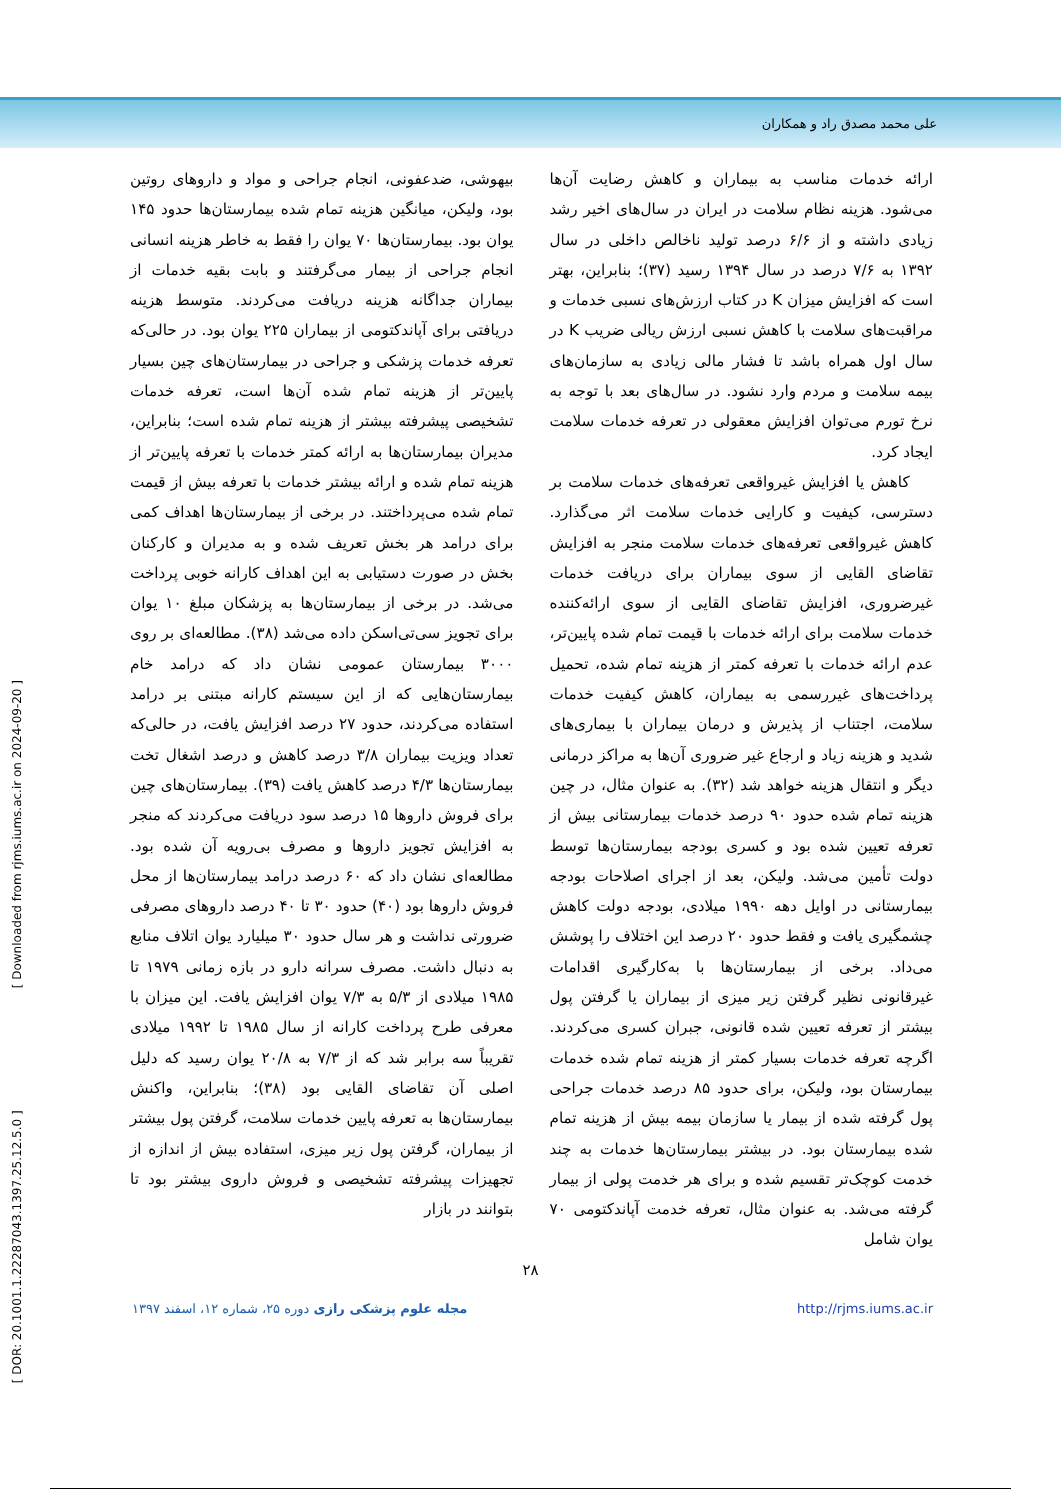علی محمد مصدق راد و همکاران
ارائه خدمات مناسب به بیماران و کاهش رضایت آن‌ها می‌شود. هزینه نظام سلامت در ایران در سال‌های اخیر رشد زیادی داشته و از ۶/۶ درصد تولید ناخالص داخلی در سال ۱۳۹۲ به ۷/۶ درصد در سال ۱۳۹۴ رسید (۳۷)؛ بنابراین، بهتر است که افزایش میزان K در کتاب ارزش‌های نسبی خدمات و مراقبت‌های سلامت با کاهش نسبی ارزش ریالی ضریب K در سال اول همراه باشد تا فشار مالی زیادی به سازمان‌های بیمه سلامت و مردم وارد نشود. در سال‌های بعد با توجه به نرخ تورم می‌توان افزایش معقولی در تعرفه خدمات سلامت ایجاد کرد.
کاهش یا افزایش غیرواقعی تعرفه‌های خدمات سلامت بر دسترسی، کیفیت و کارایی خدمات سلامت اثر می‌گذارد. کاهش غیرواقعی تعرفه‌های خدمات سلامت منجر به افزایش تقاضای القایی از سوی بیماران برای دریافت خدمات غیرضروری، افزایش تقاضای القایی از سوی ارائه‌کننده خدمات سلامت برای ارائه خدمات با قیمت تمام شده پایین‌تر، عدم ارائه خدمات با تعرفه کمتر از هزینه تمام شده، تحمیل پرداخت‌های غیررسمی به بیماران، کاهش کیفیت خدمات سلامت، اجتناب از پذیرش و درمان بیماران با بیماری‌های شدید و هزینه زیاد و ارجاع غیر ضروری آن‌ها به مراکز درمانی دیگر و انتقال هزینه خواهد شد (۳۲). به عنوان مثال، در چین هزینه تمام شده حدود ۹۰ درصد خدمات بیمارستانی بیش از تعرفه تعیین شده بود و کسری بودجه بیمارستان‌ها توسط دولت تأمین می‌شد. ولیکن، بعد از اجرای اصلاحات بودجه بیمارستانی در اوایل دهه ۱۹۹۰ میلادی، بودجه دولت کاهش چشمگیری یافت و فقط حدود ۲۰ درصد این اختلاف را پوشش می‌داد. برخی از بیمارستان‌ها با به‌کارگیری اقدامات غیرقانونی نظیر گرفتن زیر میزی از بیماران یا گرفتن پول بیشتر از تعرفه تعیین شده قانونی، جبران کسری می‌کردند. اگرچه تعرفه خدمات بسیار کمتر از هزینه تمام شده خدمات بیمارستان بود، ولیکن، برای حدود ۸۵ درصد خدمات جراحی پول گرفته شده از بیمار یا سازمان بیمه بیش از هزینه تمام شده بیمارستان بود. در بیشتر بیمارستان‌ها خدمات به چند خدمت کوچک‌تر تقسیم شده و برای هر خدمت پولی از بیمار گرفته می‌شد. به عنوان مثال، تعرفه خدمت آپاندکتومی ۷۰ یوان شامل
بیهوشی، ضدعفونی، انجام جراحی و مواد و داروهای روتین بود، ولیکن، میانگین هزینه تمام شده بیمارستان‌ها حدود ۱۴۵ یوان بود. بیمارستان‌ها ۷۰ یوان را فقط به خاطر هزینه انسانی انجام جراحی از بیمار می‌گرفتند و بابت بقیه خدمات از بیماران جداگانه هزینه دریافت می‌کردند. متوسط هزینه دریافتی برای آپاندکتومی از بیماران ۲۲۵ یوان بود. در حالی‌که تعرفه خدمات پزشکی و جراحی در بیمارستان‌های چین بسیار پایین‌تر از هزینه تمام شده آن‌ها است، تعرفه خدمات تشخیصی پیشرفته بیشتر از هزینه تمام شده است؛ بنابراین، مدیران بیمارستان‌ها به ارائه کمتر خدمات با تعرفه پایین‌تر از هزینه تمام شده و ارائه بیشتر خدمات با تعرفه بیش از قیمت تمام شده می‌پرداختند. در برخی از بیمارستان‌ها اهداف کمی برای درامد هر بخش تعریف شده و به مدیران و کارکنان بخش در صورت دستیابی به این اهداف کارانه خوبی پرداخت می‌شد. در برخی از بیمارستان‌ها به پزشکان مبلغ ۱۰ یوان برای تجویز سی‌تی‌اسکن داده می‌شد (۳۸). مطالعه‌ای بر روی ۳۰۰۰ بیمارستان عمومی نشان داد که درامد خام بیمارستان‌هایی که از این سیستم کارانه مبتنی بر درامد استفاده می‌کردند، حدود ۲۷ درصد افزایش یافت، در حالی‌که تعداد ویزیت بیماران ۳/۸ درصد کاهش و درصد اشغال تخت بیمارستان‌ها ۴/۳ درصد کاهش یافت (۳۹). بیمارستان‌های چین برای فروش داروها ۱۵ درصد سود دریافت می‌کردند که منجر به افزایش تجویز داروها و مصرف بی‌رویه آن شده بود. مطالعه‌ای نشان داد که ۶۰ درصد درامد بیمارستان‌ها از محل فروش داروها بود (۴۰) حدود ۳۰ تا ۴۰ درصد داروهای مصرفی ضرورتی نداشت و هر سال حدود ۳۰ میلیارد یوان اتلاف منابع به دنبال داشت. مصرف سرانه دارو در بازه زمانی ۱۹۷۹ تا ۱۹۸۵ میلادی از ۵/۳ به ۷/۳ یوان افزایش یافت. این میزان با معرفی طرح پرداخت کارانه از سال ۱۹۸۵ تا ۱۹۹۲ میلادی تقریباً سه برابر شد که از ۷/۳ به ۲۰/۸ یوان رسید که دلیل اصلی آن تقاضای القایی بود (۳۸)؛ بنابراین، واکنش بیمارستان‌ها به تعرفه پایین خدمات سلامت، گرفتن پول بیشتر از بیماران، گرفتن پول زیر میزی، استفاده بیش از اندازه از تجهیزات پیشرفته تشخیصی و فروش داروی بیشتر بود تا بتوانند در بازار
۲۸
مجله علوم پزشکی رازی دوره ۲۵، شماره ۱۲، اسفند ۱۳۹۷ http://rjms.iums.ac.ir
[ DOR: 20.1001.1.22287043.1397.25.12.5.0 ] [ Downloaded from rjms.iums.ac.ir on 2024-09-20 ]